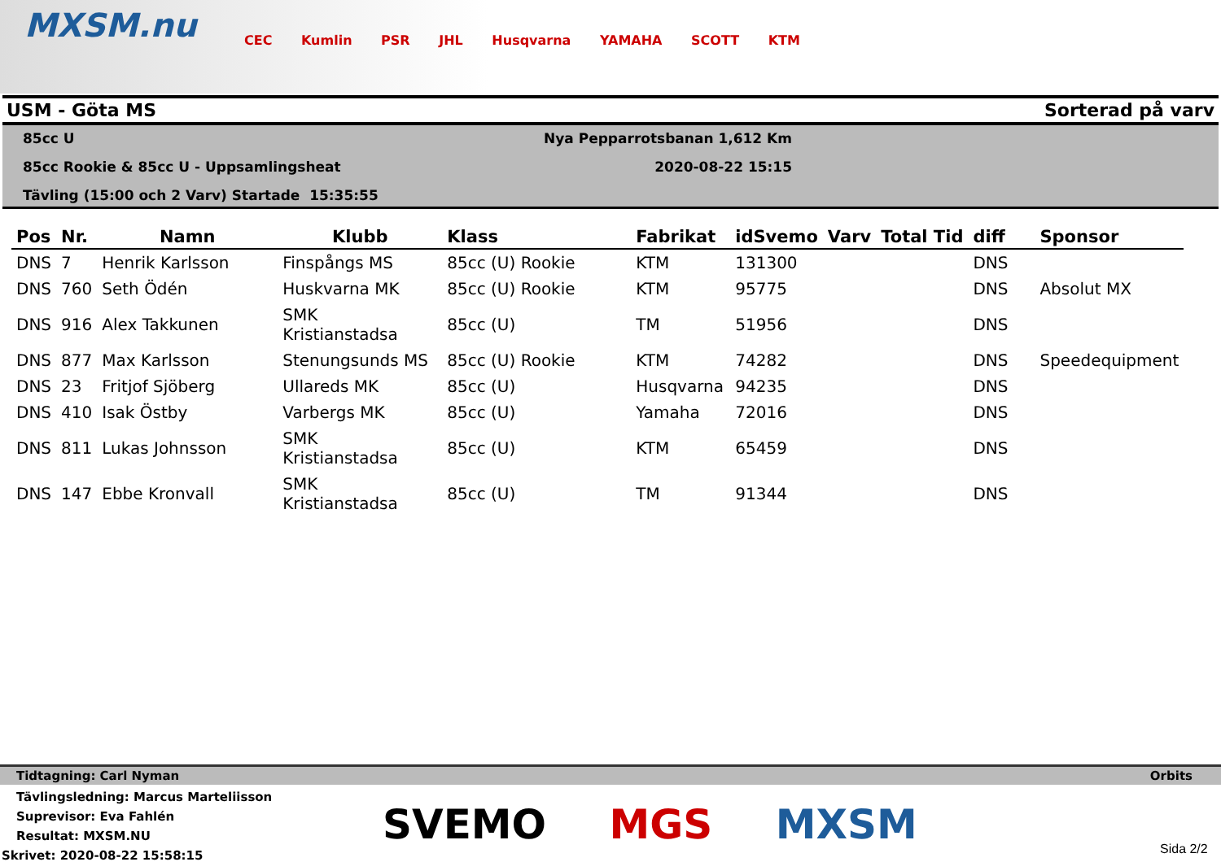MXSM.nu
CEC Kumlin PSR JHL Husqvarna YAMAHA SCOTT KTM
USM - Göta MS Sorterad på varv
85cc U
85cc Rookie & 85cc U - Uppsamlingsheat
Tävling (15:00 och 2 Varv) Startade 15:35:55
Nya Pepparrotsbanan 1,612 Km
2020-08-22 15:15
| Pos | Nr. | Namn | Klubb | Klass | Fabrikat | idSvemo | Varv | Total Tid | diff | Sponsor |
| --- | --- | --- | --- | --- | --- | --- | --- | --- | --- | --- |
| DNS | 7 | Henrik Karlsson | Finspångs MS | 85cc (U) Rookie | KTM | 131300 | | | DNS | |
| DNS | 760 | Seth Ödén | Huskvarna MK | 85cc (U) Rookie | KTM | 95775 | | | DNS | Absolut MX |
| DNS | 916 | Alex Takkunen | SMK Kristianstadsa | 85cc (U) | TM | 51956 | | | DNS | |
| DNS | 877 | Max Karlsson | Stenungsunds MS | 85cc (U) Rookie | KTM | 74282 | | | DNS | Speedequipment |
| DNS | 23 | Fritjof Sjöberg | Ullareds MK | 85cc (U) | Husqvarna | 94235 | | | DNS | |
| DNS | 410 | Isak Östby | Varbergs MK | 85cc (U) | Yamaha | 72016 | | | DNS | |
| DNS | 811 | Lukas Johnsson | SMK Kristianstadsa | 85cc (U) | KTM | 65459 | | | DNS | |
| DNS | 147 | Ebbe Kronvall | SMK Kristianstadsa | 85cc (U) | TM | 91344 | | | DNS | |
Tidtagning: Carl Nyman Orbits
Tävlingsledning: Marcus Marteliisson
Suprevisor: Eva Fahlén
Resultat: MXSM.NU
Skrivet: 2020-08-22 15:58:15
SVEMO MGS MXSM Sida 2/2